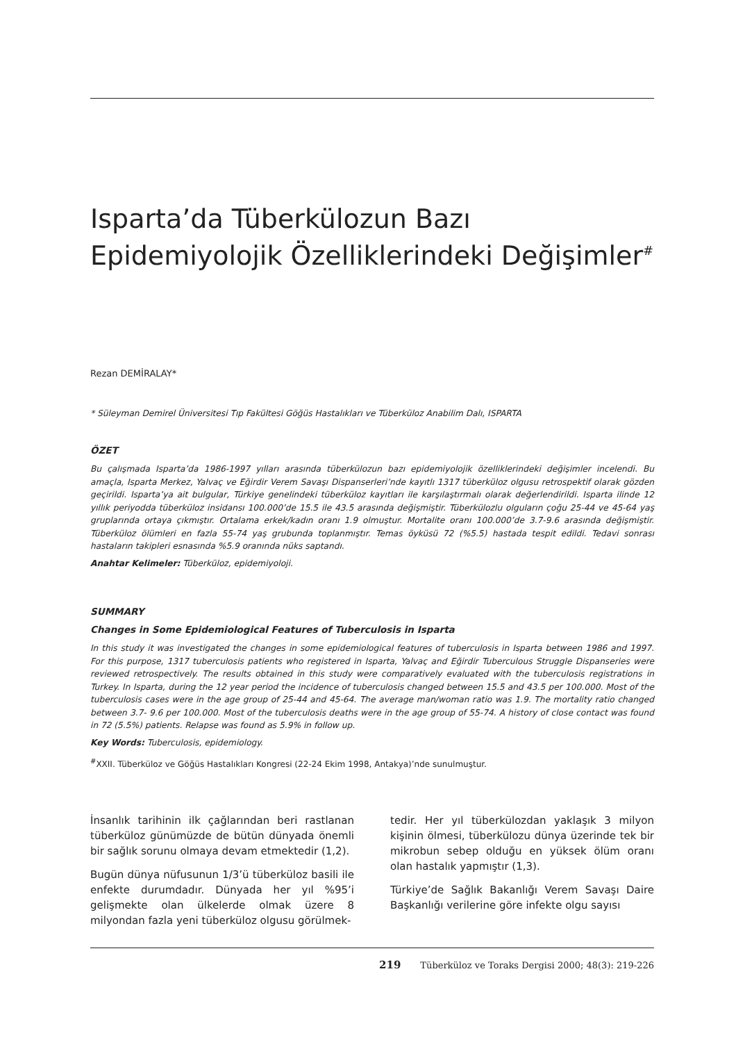Isparta’da Tüberkülozun Bazı Epidemiyolojik Özelliklerindeki Değişimler<sup>#</sup>
Rezan DEMİRALAY*
* Süleyman Demirel Üniversitesi Tıp Fakültesi Göğüs Hastalıkları ve Tüberküloz Anabilim Dalı, ISPARTA
ÖZET
Bu çalışmada Isparta’da 1986-1997 yılları arasında tüberkülozun bazı epidemiyolojik özelliklerindeki değişimler incelendi. Bu amaçla, Isparta Merkez, Yalvaç ve Eğirdir Verem Savaşı Dispanserleri’nde kayıtlı 1317 tüberküloz olgusu retrospektif olarak gözden geçirildi. Isparta’ya ait bulgular, Türkiye genelindeki tüberküloz kayıtları ile karşılaştırmalı olarak değerlendirildi. Isparta ilinde 12 yıllık periyodda tüberküloz insidansı 100.000’de 15.5 ile 43.5 arasında değişmiştir. Tüberkülozlu olguların çoğu 25-44 ve 45-64 yaş gruplarında ortaya çıkmıştır. Ortalama erkek/kadın oranı 1.9 olmuştur. Mortalite oranı 100.000’de 3.7-9.6 arasında değişmiştir. Tüberküloz ölümleri en fazla 55-74 yaş grubunda toplanmıştır. Temas öyküsü 72 (%5.5) hastada tespit edildi. Tedavi sonrası hastaların takipleri esnasında %5.9 oranında nüks saptandı.
Anahtar Kelimeler: Tüberküloz, epidemiyoloji.
SUMMARY
Changes in Some Epidemiological Features of Tuberculosis in Isparta
In this study it was investigated the changes in some epidemiological features of tuberculosis in Isparta between 1986 and 1997. For this purpose, 1317 tuberculosis patients who registered in Isparta, Yalvaç and Eğirdir Tuberculous Struggle Dispanseries were reviewed retrospectively. The results obtained in this study were comparatively evaluated with the tuberculosis registrations in Turkey. In Isparta, during the 12 year period the incidence of tuberculosis changed between 15.5 and 43.5 per 100.000. Most of the tuberculosis cases were in the age group of 25-44 and 45-64. The average man/woman ratio was 1.9. The mortality ratio changed between 3.7- 9.6 per 100.000. Most of the tuberculosis deaths were in the age group of 55-74. A history of close contact was found in 72 (5.5%) patients. Relapse was found as 5.9% in follow up.
Key Words: Tuberculosis, epidemiology.
<sup>#</sup> XXII. Tüberküloz ve Göğüs Hastalıkları Kongresi (22-24 Ekim 1998, Antakya)’nde sunulmuştur.
İnsanlık tarihinin ilk çağlarından beri rastlanan tüberküloz günümüzde de bütün dünyada önemli bir sağlık sorunu olmaya devam etmektedir (1,2).
Bugün dünya nüfusunun 1/3’ü tüberküloz basili ile enfekte durumdadır. Dünyada her yıl %95’i gelişmekte olan ülkelerde olmak üzere 8 milyondan fazla yeni tüberküloz olgusu görülmek-
tedir. Her yıl tüberkülozdan yaklaşık 3 milyon kişinin ölmesi, tüberkülozu dünya üzerinde tek bir mikrobun sebep olduğu en yüksek ölüm oranı olan hastalık yapmıştır (1,3).
Türkiye’de Sağlık Bakanlığı Verem Savaşı Daire Başkanlığı verilerine göre infekte olgu sayısı
219 Tüberküloz ve Toraks Dergisi 2000; 48(3): 219-226